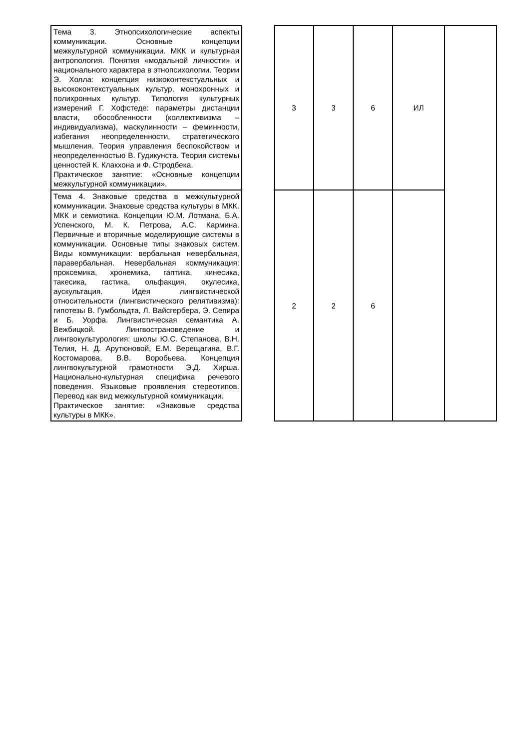| Тема 3. Этнопсихологические аспекты коммуникации. Основные концепции межкультурной коммуникации. МКК и культурная антропология. Понятия «модальной личности» и национального характера в этнопсихологии. Теории Э. Холла: концепция низкоконтекстуальных и высококонтекстуальных культур, монохронных и полихронных культур. Типология культурных измерений Г. Хофстеде: параметры дистанции власти, обособленности (коллективизма – индивидуализма), маскулинности – феминности, избегания неопределенности, стратегического мышления. Теория управления беспокойством и неопределенностью В. Гудикунста. Теория системы ценностей К. Клакхона и Ф. Стродбека. Практическое занятие: «Основные концепции межкультурной коммуникации». | | 3 | 3 | 6 | ИЛ | |
| Тема 4. Знаковые средства в межкультурной коммуникации. Знаковые средства культуры в МКК. МКК и семиотика. Концепции Ю.М. Лотмана, Б.А. Успенского, М. К. Петрова, А.С. Кармина. Первичные и вторичные моделирующие системы в коммуникации. Основные типы знаковых систем. Виды коммуникации: вербальная невербальная, паравербальная. Невербальная коммуникация: проксемика, хронемика, гаптика, кинесика, такесика, гастика, ольфакция, окулесика, аускультация. Идея лингвистической относительности (лингвистического релятивизма): гипотезы В. Гумбольдта, Л. Вайсгербера, Э. Сепира и Б. Уорфа. Лингвистическая семантика А. Вежбицкой. Лингвострановедение и лингвокультурология: школы Ю.С. Степанова, В.Н. Телия, Н. Д. Арутюновой, Е.М. Верещагина, В.Г. Костомарова, В.В. Воробьева. Концепция лингвокультурной грамотности Э.Д. Хирша. Национально-культурная специфика речевого поведения. Языковые проявления стереотипов. Перевод как вид межкультурной коммуникации. Практическое занятие: «Знаковые средства культуры в МКК». | | 2 | 2 | 6 | | |